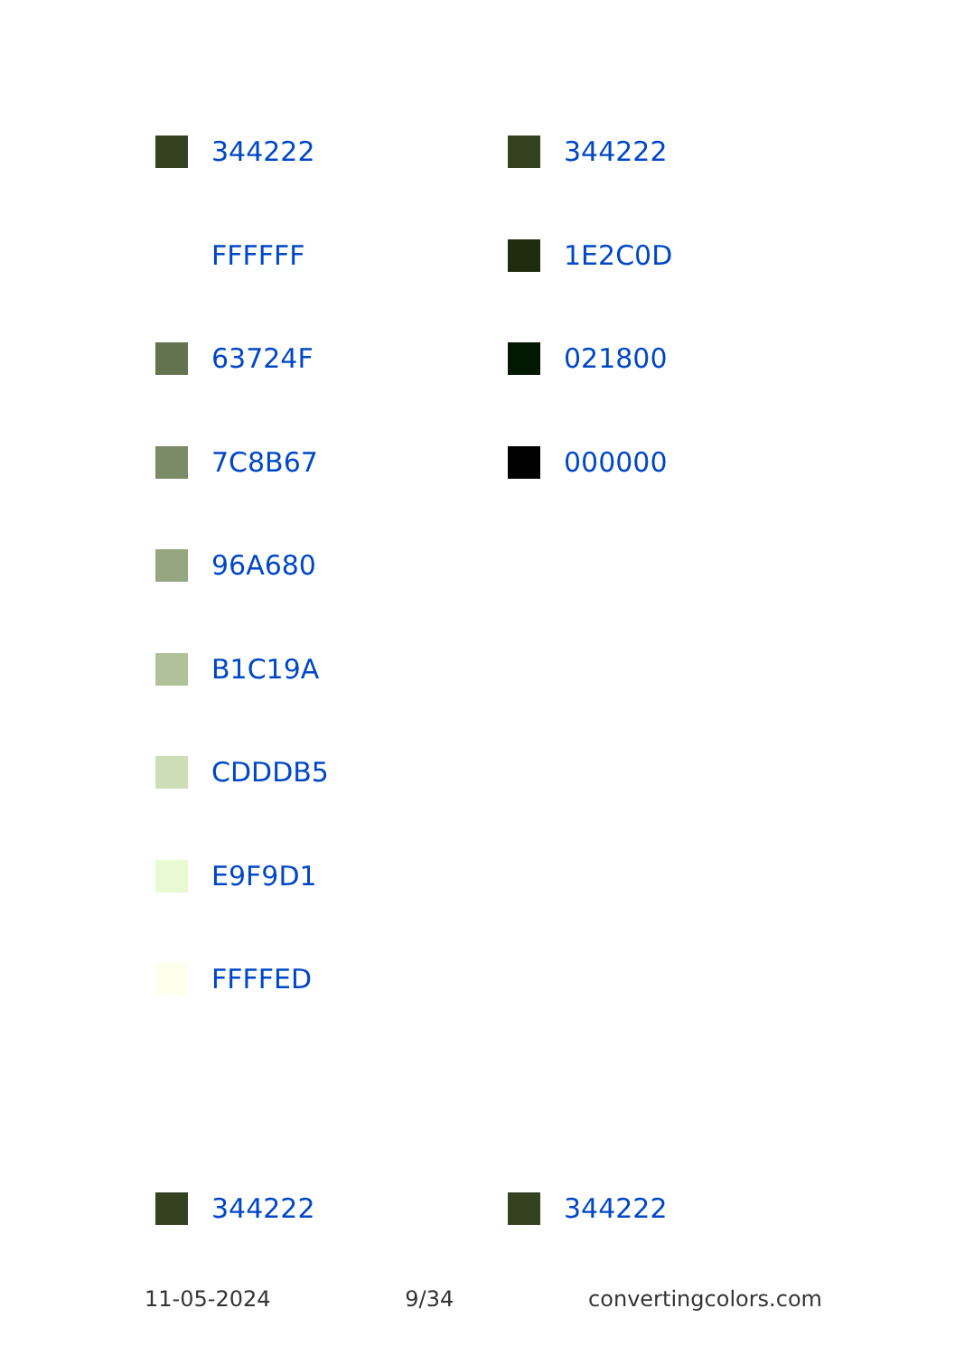344222
FFFFFF
63724F
7C8B67
96A680
B1C19A
CDDDB5
E9F9D1
FFFFED
344222
1E2C0D
021800
000000
344222 344222
11-05-2024 9/34 convertingcolors.com